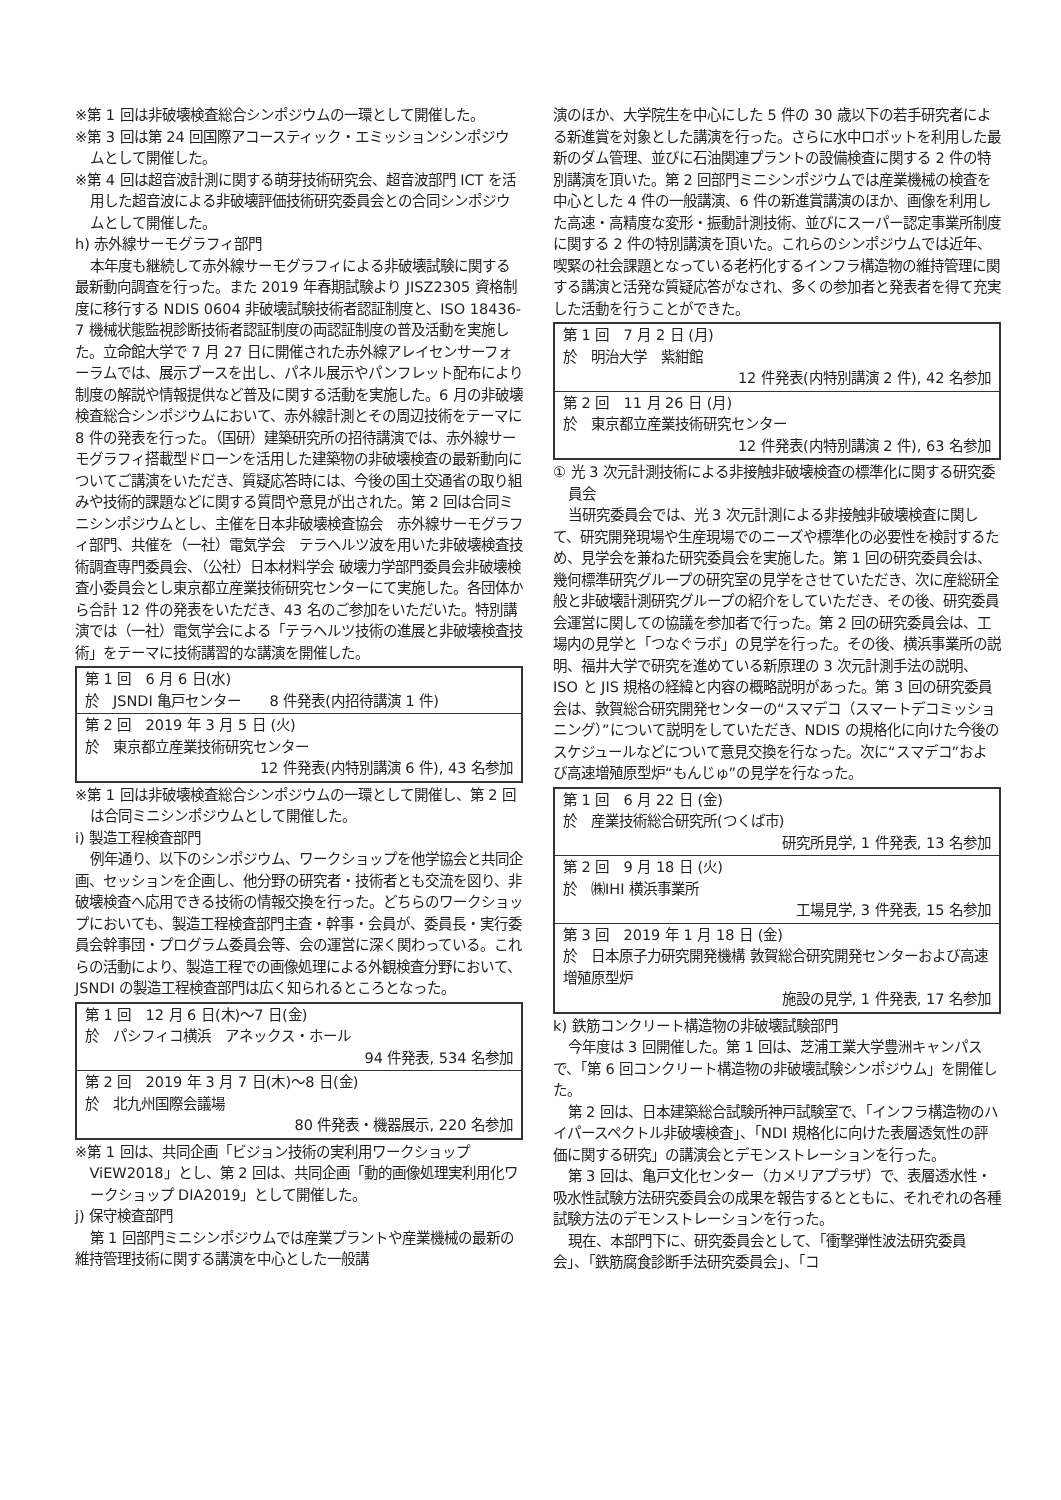※第 1 回は非破壊検査総合シンポジウムの一環として開催した。
※第 3 回は第 24 回国際アコースティック・エミッションシンポジウムとして開催した。
※第 4 回は超音波計測に関する萌芽技術研究会、超音波部門 ICT を活用した超音波による非破壊評価技術研究委員会との合同シンポジウムとして開催した。
h) 赤外線サーモグラフィ部門
本年度も継続して赤外線サーモグラフィによる非破壊試験に関する最新動向調査を行った。また 2019 年春期試験より JISZ2305 資格制度に移行する NDIS 0604 非破壊試験技術者認証制度と、ISO 18436-7 機械状態監視診断技術者認証制度の両認証制度の普及活動を実施した。立命館大学で 7 月 27 日に開催された赤外線アレイセンサーフォーラムでは、展示ブースを出し、パネル展示やパンフレット配布により制度の解説や情報提供など普及に関する活動を実施した。6 月の非破壊検査総合シンポジウムにおいて、赤外線計測とその周辺技術をテーマに 8 件の発表を行った。（国研）建築研究所の招待講演では、赤外線サーモグラフィ搭載型ドローンを活用した建築物の非破壊検査の最新動向についてご講演をいただき、質疑応答時には、今後の国土交通省の取り組みや技術的課題などに関する質問や意見が出された。第 2 回は合同ミニシンポジウムとし、主催を日本非破壊検査協会　赤外線サーモグラフィ部門、共催を（一社）電気学会　テラヘルツ波を用いた非破壊検査技術調査専門委員会、（公社）日本材料学会 破壊力学部門委員会非破壊検査小委員会とし東京都立産業技術研究センターにて実施した。各団体から合計 12 件の発表をいただき、43 名のご参加をいただいた。特別講演では（一社）電気学会による「テラヘルツ技術の進展と非破壊検査技術」をテーマに技術講習的な講演を開催した。
| 第 1 回 6 月 6 日(水) 於 JSNDI 亀戸センター 8 件発表(内招待講演 1 件) |
| 第 2 回 2019 年 3 月 5 日 (火) 於 東京都立産業技術研究センター 12 件発表(内特別講演 6 件), 43 名参加 |
※第 1 回は非破壊検査総合シンポジウムの一環として開催し、第 2 回は合同ミニシンポジウムとして開催した。
i) 製造工程検査部門
例年通り、以下のシンポジウム、ワークショップを他学協会と共同企画、セッションを企画し、他分野の研究者・技術者とも交流を図り、非破壊検査へ応用できる技術の情報交換を行った。どちらのワークショップにおいても、製造工程検査部門主査・幹事・会員が、委員長・実行委員会幹事団・プログラム委員会等、会の運営に深く関わっている。これらの活動により、製造工程での画像処理による外観検査分野において、JSNDI の製造工程検査部門は広く知られるところとなった。
| 第 1 回 12 月 6 日(木)～7 日(金) 於 パシフィコ横浜 アネックス・ホール 94 件発表, 534 名参加 |
| 第 2 回 2019 年 3 月 7 日(木)～8 日(金) 於 北九州国際会議場 80 件発表・機器展示, 220 名参加 |
※第 1 回は、共同企画「ビジョン技術の実利用ワークショップ ViEW2018」とし、第 2 回は、共同企画「動的画像処理実利用化ワークショップ DIA2019」として開催した。
j) 保守検査部門
第 1 回部門ミニシンポジウムでは産業プラントや産業機械の最新の維持管理技術に関する講演を中心とした一般講
演のほか、大学院生を中心にした 5 件の 30 歳以下の若手研究者による新進賞を対象とした講演を行った。さらに水中ロボットを利用した最新のダム管理、並びに石油関連プラントの設備検査に関する 2 件の特別講演を頂いた。第 2 回部門ミニシンポジウムでは産業機械の検査を中心とした 4 件の一般講演、6 件の新進賞講演のほか、画像を利用した高速・高精度な変形・振動計測技術、並びにスーパー認定事業所制度に関する 2 件の特別講演を頂いた。これらのシンポジウムでは近年、喫緊の社会課題となっている老朽化するインフラ構造物の維持管理に関する講演と活発な質疑応答がなされ、多くの参加者と発表者を得て充実した活動を行うことができた。
| 第 1 回 7 月 2 日 (月) 於 明治大学 紫紺館 12 件発表(内特別講演 2 件), 42 名参加 |
| 第 2 回 11 月 26 日 (月) 於 東京都立産業技術研究センター 12 件発表(内特別講演 2 件), 63 名参加 |
① 光 3 次元計測技術による非接触非破壊検査の標準化に関する研究委員会
当研究委員会では、光 3 次元計測による非接触非破壊検査に関して、研究開発現場や生産現場でのニーズや標準化の必要性を検討するため、見学会を兼ねた研究委員会を実施した。第 1 回の研究委員会は、幾何標準研究グループの研究室の見学をさせていただき、次に産総研全般と非破壊計測研究グループの紹介をしていただき、その後、研究委員会運営に関しての協議を参加者で行った。第 2 回の研究委員会は、工場内の見学と「つなぐラボ」の見学を行った。その後、横浜事業所の説明、福井大学で研究を進めている新原理の 3 次元計測手法の説明、ISO と JIS 規格の経緯と内容の概略説明があった。第 3 回の研究委員会は、敦賀総合研究開発センターの“スマデコ（スマートデコミッショニング）”について説明をしていただき、NDIS の規格化に向けた今後のスケジュールなどについて意見交換を行なった。次に“スマデコ”および高速増殖原型炉“もんじゅ”の見学を行なった。
| 第 1 回 6 月 22 日 (金) 於 産業技術総合研究所(つくば市) 研究所見学, 1 件発表, 13 名参加 |
| 第 2 回 9 月 18 日 (火) 於 ㈱IHI 横浜事業所 工場見学, 3 件発表, 15 名参加 |
| 第 3 回 2019 年 1 月 18 日 (金) 於 日本原子力研究開発機構 敦賀総合研究開発センターおよび高速増殖原型炉 施設の見学, 1 件発表, 17 名参加 |
k) 鉄筋コンクリート構造物の非破壊試験部門
今年度は 3 回開催した。第 1 回は、芝浦工業大学豊洲キャンパスで、「第 6 回コンクリート構造物の非破壊試験シンポジウム」を開催した。
第 2 回は、日本建築総合試験所神戸試験室で、「インフラ構造物のハイパースペクトル非破壊検査」、「NDI 規格化に向けた表層透気性の評価に関する研究」の講演会とデモンストレーションを行った。
第 3 回は、亀戸文化センター（カメリアプラザ）で、表層透水性・吸水性試験方法研究委員会の成果を報告するとともに、それぞれの各種試験方法のデモンストレーションを行った。
現在、本部門下に、研究委員会として、「衝撃弾性波法研究委員会」、「鉄筋腐食診断手法研究委員会」、「コ